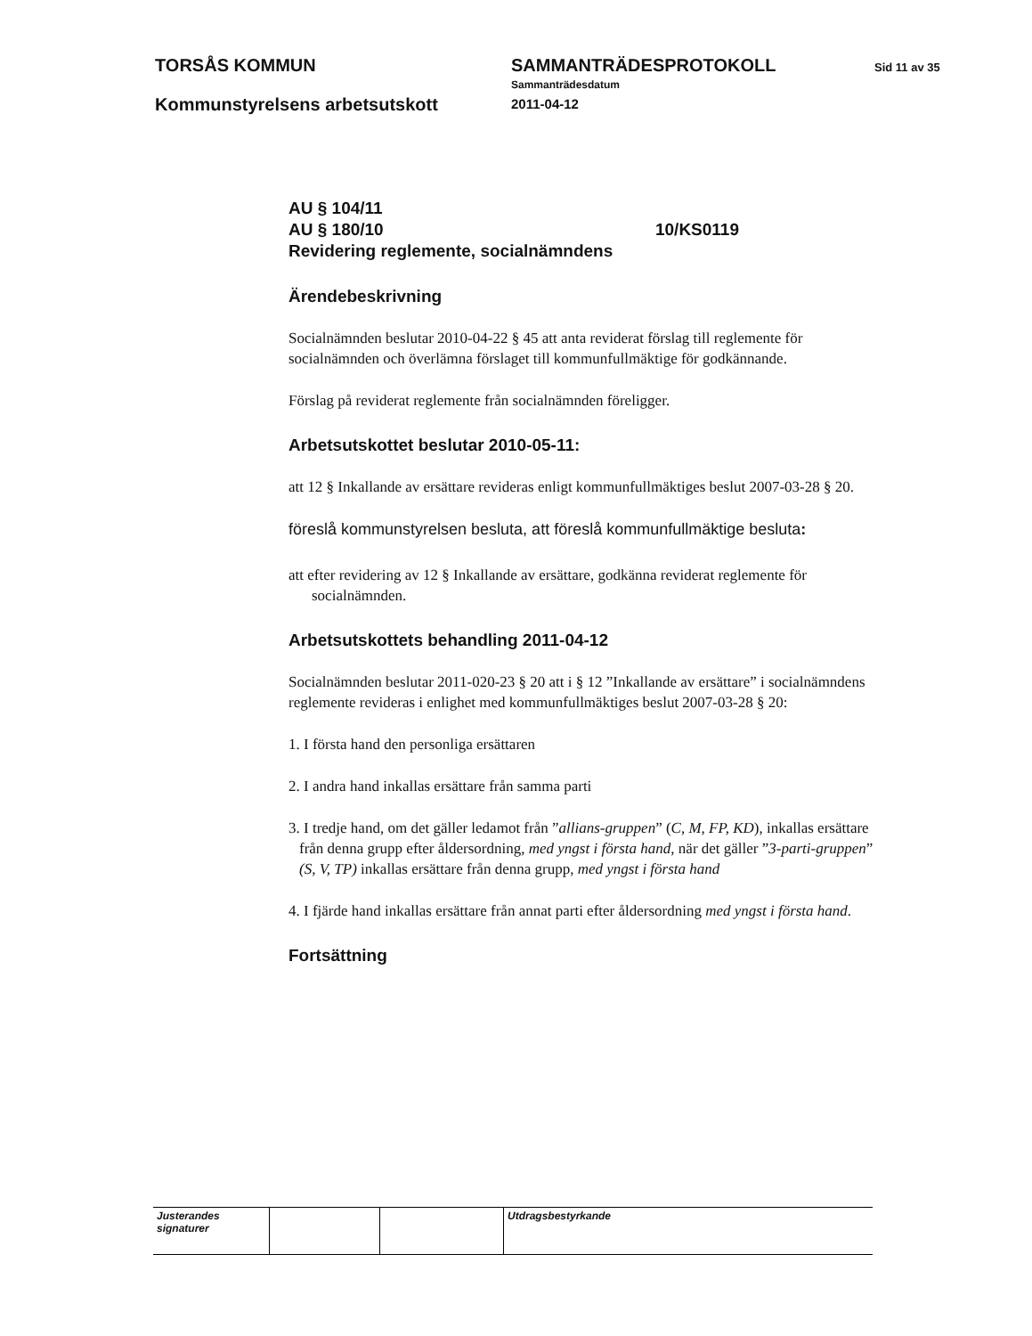TORSÅS KOMMUN SAMMANTRÄDESPROTOKOLL Sid 11 av 35
Sammanträdesdatum
Kommunstyrelsens arbetsutskott 2011-04-12
AU § 104/11
AU § 180/10 10/KS0119
Revidering reglemente, socialnämndens
Ärendebeskrivning
Socialnämnden beslutar 2010-04-22 § 45 att anta reviderat förslag till reglemente för socialnämnden och överlämna förslaget till kommunfullmäktige för godkännande.
Förslag på reviderat reglemente från socialnämnden föreligger.
Arbetsutskottet beslutar 2010-05-11:
att 12 § Inkallande av ersättare revideras enligt kommunfullmäktiges beslut 2007-03-28 § 20.
föreslå kommunstyrelsen besluta, att föreslå kommunfullmäktige besluta:
att efter revidering av 12 § Inkallande av ersättare, godkänna reviderat reglemente för socialnämnden.
Arbetsutskottets behandling 2011-04-12
Socialnämnden beslutar 2011-020-23 § 20 att i § 12 ”Inkallande av ersättare” i socialnämndens reglemente revideras i enlighet med kommunfullmäktiges beslut 2007-03-28 § 20:
1. I första hand den personliga ersättaren
2. I andra hand inkallas ersättare från samma parti
3. I tredje hand, om det gäller ledamot från ”allians-gruppen” (C, M, FP, KD), inkallas ersättare från denna grupp efter åldersordning, med yngst i första hand, när det gäller ”3-parti-gruppen” (S, V, TP) inkallas ersättare från denna grupp, med yngst i första hand
4. I fjärde hand inkallas ersättare från annat parti efter åldersordning med yngst i första hand.
Fortsättning
| Justerandes signaturer | | | Utdragsbestyrkande |